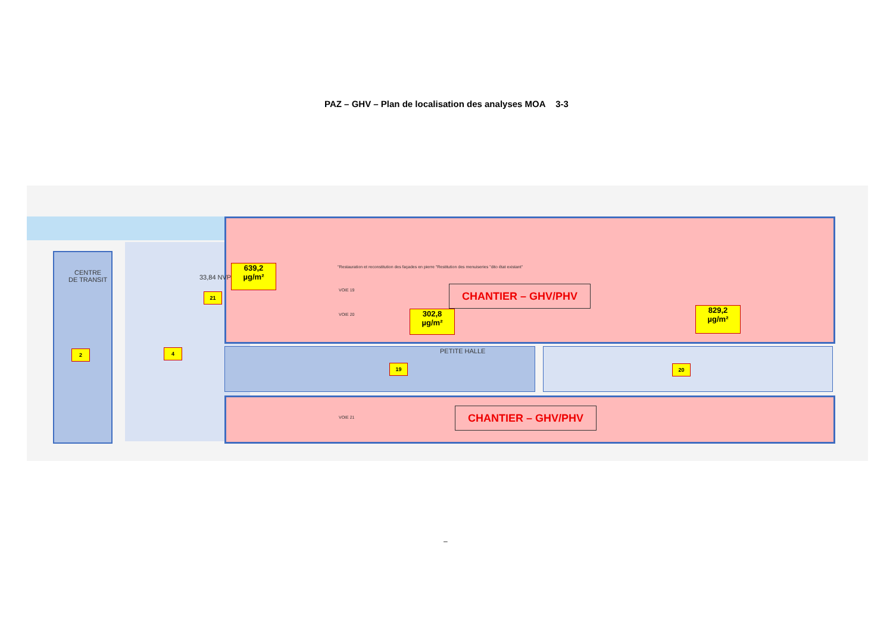PAZ – GHV – Plan de localisation des analyses MOA 3-3
CENTRE
DE TRANSIT
PETITE HALLE
33,84 NVP
"Restauration et reconstitution des façades en pierre "Restitution des menuiseries "dito état existant"
VOIE 19
VOIE 20
VOIE 21
CHANTIER – GHV/PHV
CHANTIER – GHV/PHV
639,2
µg/m²
302,8
µg/m²
829,2
µg/m²
21
2 4
19 20
–